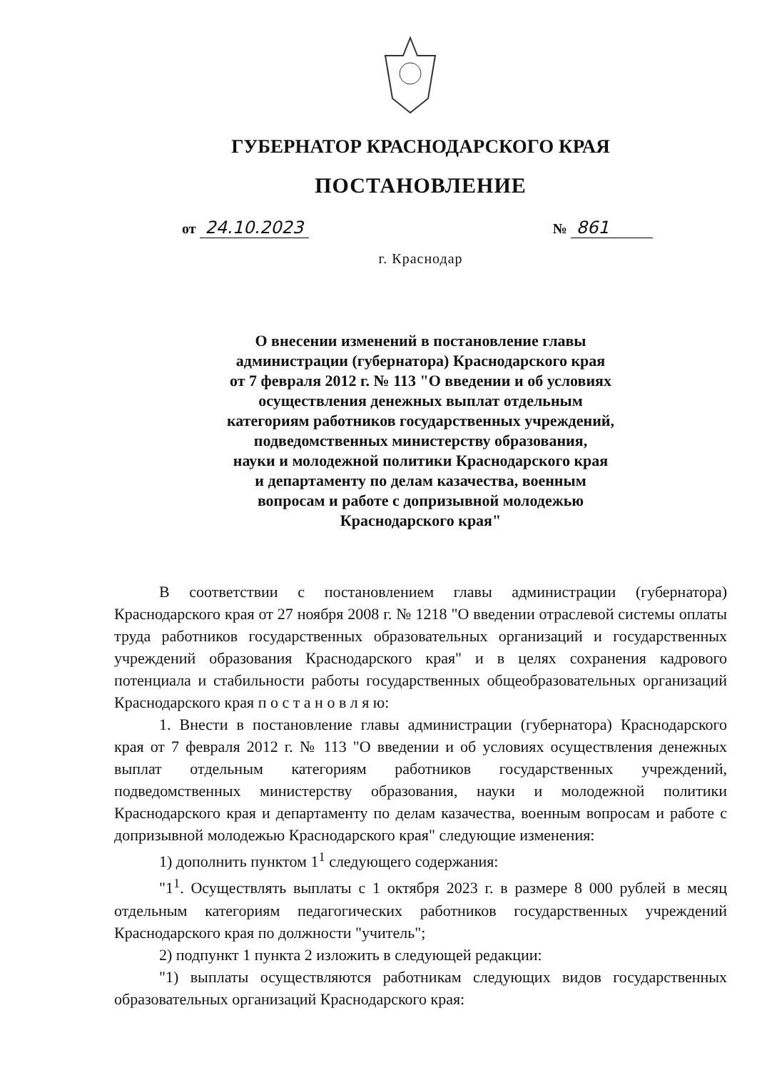ГУБЕРНАТОР КРАСНОДАРСКОГО КРАЯ
ПОСТАНОВЛЕНИЕ
от 24.10.2023 № 861
г. Краснодар
О внесении изменений в постановление главы
администрации (губернатора) Краснодарского края
от 7 февраля 2012 г. № 113 "О введении и об условиях
осуществления денежных выплат отдельным
категориям работников государственных учреждений,
подведомственных министерству образования,
науки и молодежной политики Краснодарского края
и департаменту по делам казачества, военным
вопросам и работе с допризывной молодежью
Краснодарского края"
В соответствии с постановлением главы администрации (губернатора) Краснодарского края от 27 ноября 2008 г. № 1218 "О введении отраслевой системы оплаты труда работников государственных образовательных организаций и государственных учреждений образования Краснодарского края" и в целях сохранения кадрового потенциала и стабильности работы государственных общеобразовательных организаций Краснодарского края п о с т а н о в л я ю:
1. Внести в постановление главы администрации (губернатора) Краснодарского края от 7 февраля 2012 г. № 113 "О введении и об условиях осуществления денежных выплат отдельным категориям работников государственных учреждений, подведомственных министерству образования, науки и молодежной политики Краснодарского края и департаменту по делам казачества, военным вопросам и работе с допризывной молодежью Краснодарского края" следующие изменения:
1) дополнить пунктом 1<sup>1</sup> следующего содержания:
"1<sup>1</sup>. Осуществлять выплаты с 1 октября 2023 г. в размере 8 000 рублей в месяц отдельным категориям педагогических работников государственных учреждений Краснодарского края по должности "учитель";
2) подпункт 1 пункта 2 изложить в следующей редакции:
"1) выплаты осуществляются работникам следующих видов государственных образовательных организаций Краснодарского края: